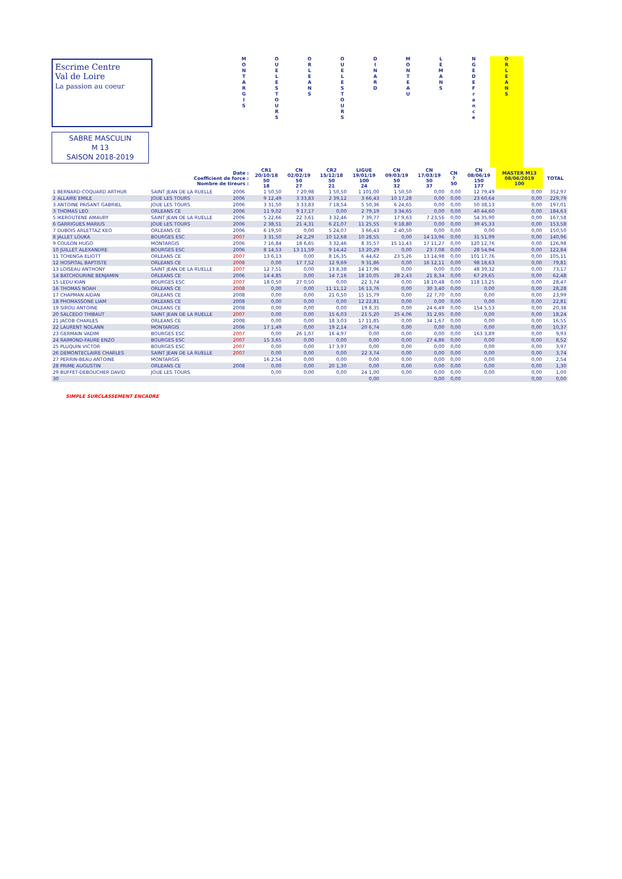Escrime Centre
Val de Loire
La passion au coeur
SABRE MASCULIN
M 13
SAISON 2018-2019
M O N T A R G I S
O U E L E S T O U R S
O R L E A N S
O U E L E S T O U R S
D I N A R D
M O N T E A U
L E M A N S
N G E D E F r a n c e
O R L E A N S
| | Date : Coefficient de force : Nombre de tireurs : | | CR1 20/10/18 50 18 | CN 02/02/19 50 27 | CR2 15/12/18 50 21 | LIGUE 19/01/19 100 24 | CN 09/03/19 50 32 | CN 17/03/19 50 37 | CN ? 50 | CN 08/06/19 150 177 | MASTER M13 08/06/2019 100 | TOTAL |
| --- | --- | --- | --- | --- | --- | --- | --- | --- | --- | --- | --- | --- |
| 1 BERNARD-COQUARD ARTHUR | SAINT JEAN DE LA RUELLE | 2006 | 1 50,50 | 7 20,98 | 1 50,50 | 1 101,00 | 1 50,50 | 0,00 | 0,00 | 12 79,49 | 0,00 | 352,97 |
| 2 ALLAIRE EMILE | JOUE LES TOURS | 2006 | 9 12,49 | 3 33,83 | 2 39,12 | 3 66,43 | 10 17,28 | 0,00 | 0,00 | 23 60,64 | 0,00 | 229,79 |
| 3 ANTOINE PAISANT GABRIEL | JOUE LES TOURS | 2006 | 3 31,50 | 3 33,83 | 7 18,54 | 5 50,36 | 6 24,65 | 0,00 | 0,00 | 50 38,13 | 0,00 | 197,01 |
| 3 THOMAS LEO | ORLEANS CE | 2006 | 11 9,02 | 9 17,17 | 0,00 | 2 79,19 | 3 34,65 | 0,00 | 0,00 | 40 44,60 | 0,00 | 184,63 |
| 5 IKEROUTENE AMAURY | SAINT JEAN DE LA RUELLE | 2006 | 5 22,66 | 22 3,61 | 3 32,46 | 7 39,77 | 17 9,63 | 7 23,56 | 0,00 | 54 35,90 | 0,00 | 167,58 |
| 6 GARRIGUES MARIUS | JOUE LES TOURS | 2006 | 2 38,51 | 21 4,31 | 6 21,07 | 11 25,55 | 9 18,80 | 0,00 | 0,00 | 39 45,33 | 0,00 | 153,58 |
| 7 DUBOIS ARLETTAZ KEO | ORLEANS CE | 2006 | 6 19,50 | 0,00 | 5 24,07 | 3 66,43 | 2 40,50 | 0,00 | 0,00 | 0,00 | 0,00 | 150,50 |
| 8 JALLET LOUKA | BOURGES ESC | 2007 | 3 31,50 | 24 2,29 | 10 12,68 | 10 28,55 | 0,00 | 14 13,96 | 0,00 | 31 51,99 | 0,00 | 140,96 |
| 9 COULON HUGO | MONTARGIS | 2006 | 7 16,84 | 18 6,65 | 3 32,46 | 8 35,57 | 15 11,43 | 17 11,27 | 0,00 | 120 12,76 | 0,00 | 126,98 |
| 10 JUILLET ALEXANDRE | BOURGES ESC | 2006 | 8 14,53 | 13 11,59 | 9 14,42 | 13 20,29 | 0,00 | 23 7,08 | 0,00 | 28 54,94 | 0,00 | 122,84 |
| 11 TCHENGA ELIOTT | ORLEANS CE | 2007 | 13 6,13 | 0,00 | 8 16,35 | 6 44,62 | 23 5,26 | 13 14,98 | 0,00 | 101 17,76 | 0,00 | 105,11 |
| 12 HOSPITAL BAPTISTE | ORLEANS CE | 2008 | 0,00 | 17 7,52 | 12 9,69 | 9 31,86 | 0,00 | 16 12,11 | 0,00 | 98 18,63 | 0,00 | 79,81 |
| 13 LOISEAU ANTHONY | SAINT JEAN DE LA RUELLE | 2007 | 12 7,51 | 0,00 | 13 8,38 | 14 17,96 | 0,00 | 0,00 | 0,00 | 48 39,32 | 0,00 | 73,17 |
| 14 BATCHOURINE BENJAMIN | ORLEANS CE | 2006 | 14 4,85 | 0,00 | 14 7,16 | 18 10,05 | 28 2,43 | 21 8,34 | 0,00 | 67 29,65 | 0,00 | 62,48 |
| 15 LEDU KIAN | BOURGES ESC | 2007 | 18 0,50 | 27 0,50 | 0,00 | 22 3,74 | 0,00 | 18 10,48 | 0,00 | 118 13,25 | 0,00 | 28,47 |
| 16 THOMAS NOAH | ORLEANS CE | 2008 | 0,00 | 0,00 | 11 11,12 | 16 13,76 | 0,00 | 30 3,40 | 0,00 | 0,00 | 0,00 | 28,28 |
| 17 CHAPMAN AIDAN | ORLEANS CE | 2008 | 0,00 | 0,00 | 21 0,50 | 15 15,79 | 0,00 | 22 7,70 | 0,00 | 0,00 | 0,00 | 23,99 |
| 18 PHOMASSONE LIAM | ORLEANS CE | 2008 | 0,00 | 0,00 | 0,00 | 12 22,81 | 0,00 | 0,00 | 0,00 | 0,00 | 0,00 | 22,81 |
| 19 SIROU ANTOINE | ORLEANS CE | 2008 | 0,00 | 0,00 | 0,00 | 19 8,35 | 0,00 | 24 6,49 | 0,00 | 154 5,53 | 0,00 | 20,38 |
| 20 SALCEDO THIBAUT | SAINT JEAN DE LA RUELLE | 2007 | 0,00 | 0,00 | 15 6,03 | 21 5,20 | 25 4,06 | 31 2,95 | 0,00 | 0,00 | 0,00 | 18,24 |
| 21 JACOB CHARLES | ORLEANS CE | 2008 | 0,00 | 0,00 | 18 3,03 | 17 11,85 | 0,00 | 34 1,67 | 0,00 | 0,00 | 0,00 | 16,55 |
| 22 LAURENT NOLANN | MONTARGIS | 2006 | 17 1,49 | 0,00 | 19 2,14 | 20 6,74 | 0,00 | 0,00 | 0,00 | 0,00 | 0,00 | 10,37 |
| 23 GERMAIN VADIM | BOURGES ESC | 2007 | 0,00 | 26 1,07 | 16 4,97 | 0,00 | 0,00 | 0,00 | 0,00 | 163 3,89 | 0,00 | 9,93 |
| 24 RAIMOND-FAURE ENZO | BOURGES ESC | 2007 | 15 3,65 | 0,00 | 0,00 | 0,00 | 0,00 | 27 4,86 | 0,00 | 0,00 | 0,00 | 8,52 |
| 25 PLUQUIN VICTOR | BOURGES ESC | 2007 | 0,00 | 0,00 | 17 3,97 | 0,00 | 0,00 | 0,00 | 0,00 | 0,00 | 0,00 | 3,97 |
| 26 DEMONTECLAIRE CHARLES | SAINT JEAN DE LA RUELLE | 2007 | 0,00 | 0,00 | 0,00 | 22 3,74 | 0,00 | 0,00 | 0,00 | 0,00 | 0,00 | 3,74 |
| 27 PERRIN-BEAU ANTOINE | MONTARGIS | | 16 2,54 | 0,00 | 0,00 | 0,00 | 0,00 | 0,00 | 0,00 | 0,00 | 0,00 | 2,54 |
| 28 PRIME AUGUSTIN | ORLEANS CE | 2008 | 0,00 | 0,00 | 20 1,30 | 0,00 | 0,00 | 0,00 | 0,00 | 0,00 | 0,00 | 1,30 |
| 29 BUFFET-DEBOUCHER DAVID | JOUE LES TOURS | | 0,00 | 0,00 | 0,00 | 24 1,00 | 0,00 | 0,00 | 0,00 | 0,00 | 0,00 | 1,00 |
| 30 | | | | | | 0,00 | | 0,00 | 0,00 | | 0,00 | 0,00 |
SIMPLE SURCLASSEMENT ENCADRE